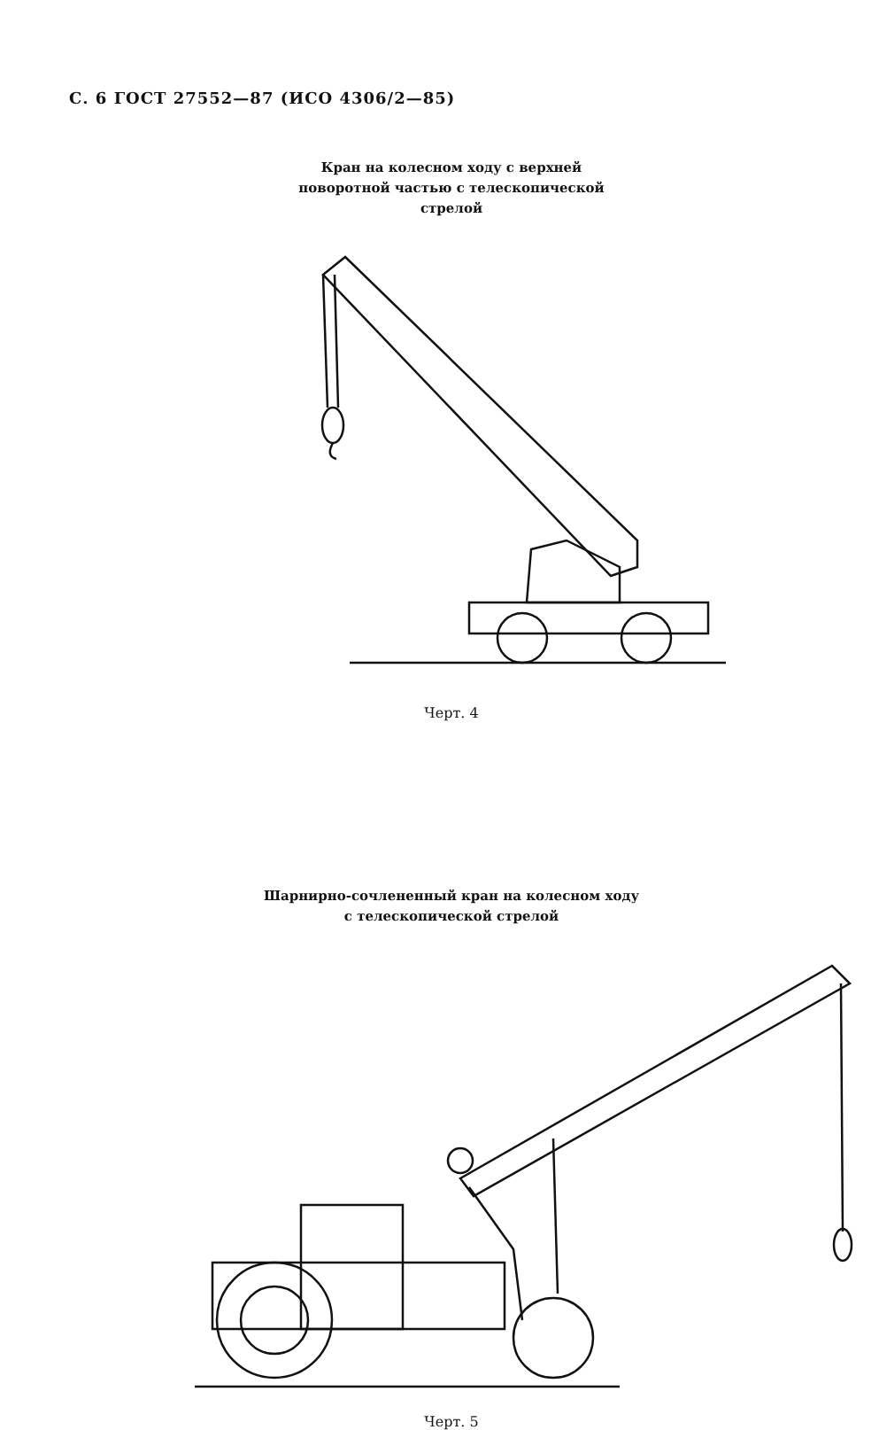С. 6 ГОСТ 27552—87 (ИСО 4306/2—85)
Кран на колесном ходу с верхней
поворотной частью с телескопической
стрелой
Черт. 4
Шарнирно-сочлененный кран на колесном ходу
с телескопической стрелой
Черт. 5